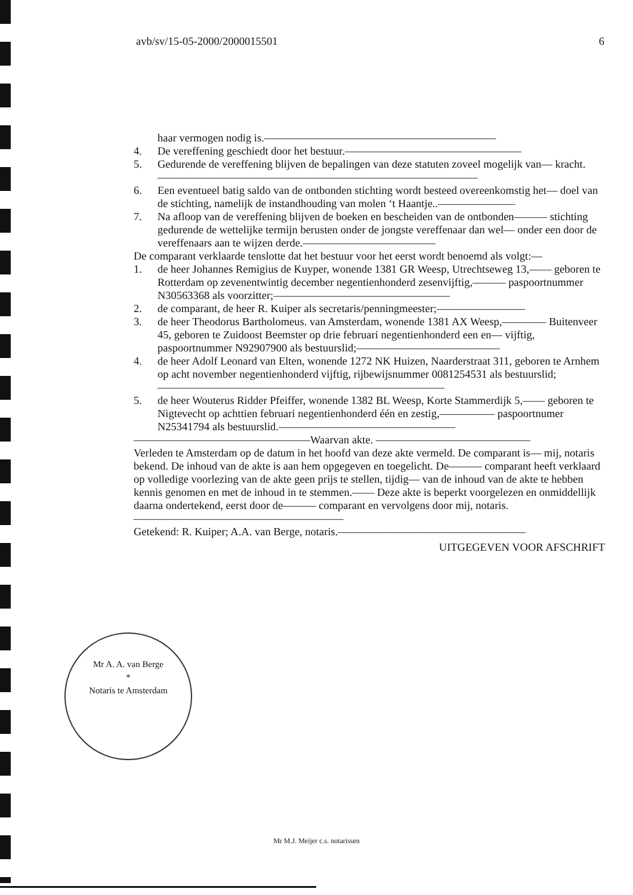avb/sv/15-05-2000/2000015501 6
haar vermogen nodig is.—————————————————————
4. De vereffening geschiedt door het bestuur.————————————————
5. Gedurende de vereffening blijven de bepalingen van deze statuten zoveel mogelijk van— kracht.—————————————————————————————
6. Een eventueel batig saldo van de ontbonden stichting wordt besteed overeenkomstig het— doel van de stichting, namelijk de instandhouding van molen ‘t Haantje..———————
7. Na afloop van de vereffening blijven de boeken en bescheiden van de ontbonden——— stichting gedurende de wettelijke termijn berusten onder de jongste vereffenaar dan wel— onder een door de vereffenaars aan te wijzen derde.————————————
De comparant verklaarde tenslotte dat het bestuur voor het eerst wordt benoemd als volgt:—
1. de heer Johannes Remigius de Kuyper, wonende 1381 GR Weesp, Utrechtseweg 13,—— geboren te Rotterdam op zevenentwintig december negentienhonderd zesenvijftig,——— paspoortnummer N30563368 als voorzitter;————————————————
2. de comparant, de heer R. Kuiper als secretaris/penningmeester;————————
3. de heer Theodorus Bartholomeus. van Amsterdam, wonende 1381 AX Weesp,———— Buitenveer 45, geboren te Zuidoost Beemster op drie februari negentienhonderd een en— vijftig, paspoortnummer N92907900 als bestuurslid;—————————————
4. de heer Adolf Leonard van Elten, wonende 1272 NK Huizen, Naarderstraat 311, geboren te Arnhem op acht november negentienhonderd vijftig, rijbewijsnummer 0081254531 als bestuurslid;——————————————————————————
5. de heer Wouterus Ridder Pfeiffer, wonende 1382 BL Weesp, Korte Stammerdijk 5,—— geboren te Nigtevecht op achttien februari negentienhonderd één en zestig,————— paspoortnumer N25341794 als bestuurslid.————————————————
————————————————Waarvan akte. ——————————————
Verleden te Amsterdam op de datum in het hoofd van deze akte vermeld. De comparant is— mij, notaris bekend. De inhoud van de akte is aan hem opgegeven en toegelicht. De——— comparant heeft verklaard op volledige voorlezing van de akte geen prijs te stellen, tijdig— van de inhoud van de akte te hebben kennis genomen en met de inhoud in te stemmen.—— Deze akte is beperkt voorgelezen en onmiddellijk daarna ondertekend, eerst door de——— comparant en vervolgens door mij, notaris.———————————————————
Getekend: R. Kuiper; A.A. van Berge, notaris.—————————————————
UITGEGEVEN VOOR AFSCHRIFT
Mr A. A. van Berge
*
Notaris te Amsterdam
Mr M.J. Meijer c.s. notarissen